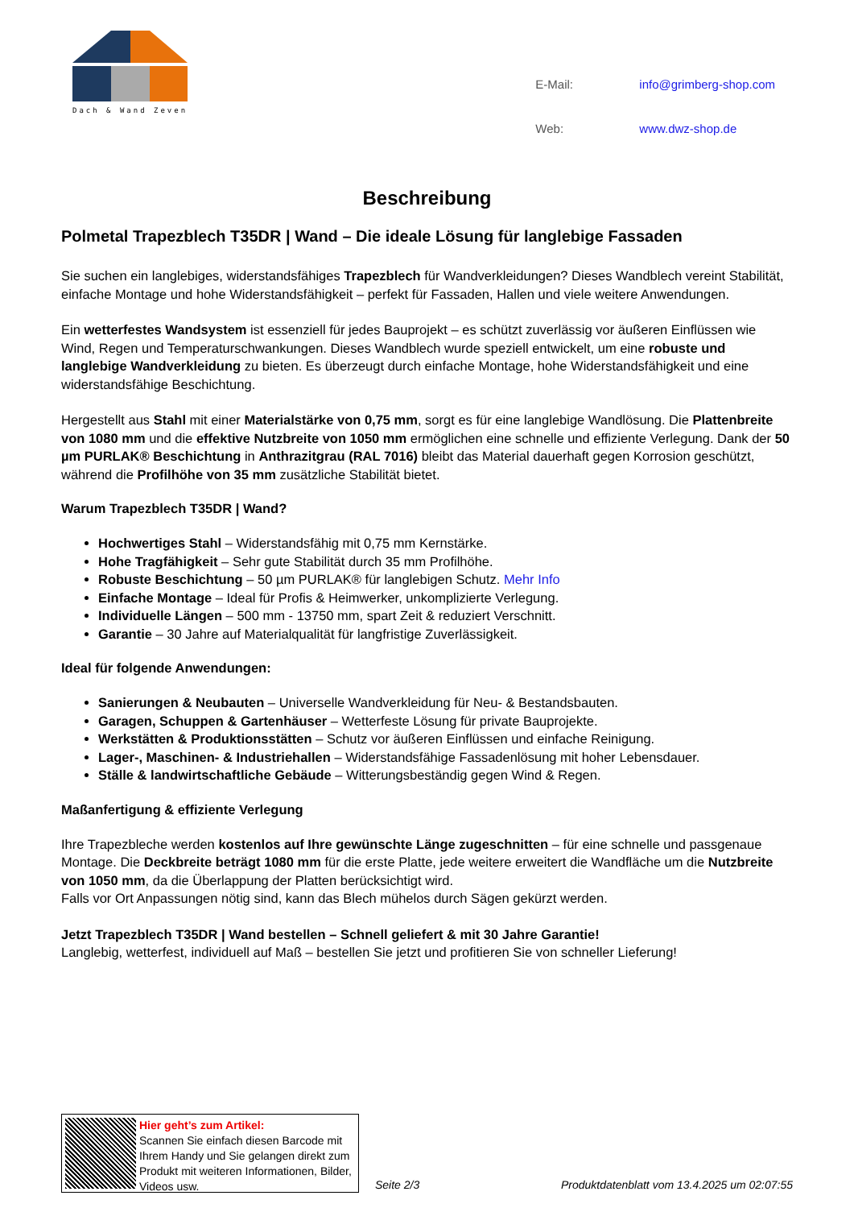Dach & Wand Zeven
| E-Mail: | info@grimberg-shop.com |
| Web: | www.dwz-shop.de |
Beschreibung
Polmetal Trapezblech T35DR | Wand – Die ideale Lösung für langlebige Fassaden
Sie suchen ein langlebiges, widerstandsfähiges Trapezblech für Wandverkleidungen? Dieses Wandblech vereint Stabilität, einfache Montage und hohe Widerstandsfähigkeit – perfekt für Fassaden, Hallen und viele weitere Anwendungen.
Ein wetterfestes Wandsystem ist essenziell für jedes Bauprojekt – es schützt zuverlässig vor äußeren Einflüssen wie Wind, Regen und Temperaturschwankungen. Dieses Wandblech wurde speziell entwickelt, um eine robuste und langlebige Wandverkleidung zu bieten. Es überzeugt durch einfache Montage, hohe Widerstandsfähigkeit und eine widerstandsfähige Beschichtung.
Hergestellt aus Stahl mit einer Materialstärke von 0,75 mm, sorgt es für eine langlebige Wandlösung. Die Plattenbreite von 1080 mm und die effektive Nutzbreite von 1050 mm ermöglichen eine schnelle und effiziente Verlegung. Dank der 50 µm PURLAK® Beschichtung in Anthrazitgrau (RAL 7016) bleibt das Material dauerhaft gegen Korrosion geschützt, während die Profilhöhe von 35 mm zusätzliche Stabilität bietet.
Warum Trapezblech T35DR | Wand?
Hochwertiges Stahl – Widerstandsfähig mit 0,75 mm Kernstärke.
Hohe Tragfähigkeit – Sehr gute Stabilität durch 35 mm Profilhöhe.
Robuste Beschichtung – 50 µm PURLAK® für langlebigen Schutz. Mehr Info
Einfache Montage – Ideal für Profis & Heimwerker, unkomplizierte Verlegung.
Individuelle Längen – 500 mm - 13750 mm, spart Zeit & reduziert Verschnitt.
Garantie – 30 Jahre auf Materialqualität für langfristige Zuverlässigkeit.
Ideal für folgende Anwendungen:
Sanierungen & Neubauten – Universelle Wandverkleidung für Neu- & Bestandsbauten.
Garagen, Schuppen & Gartenhäuser – Wetterfeste Lösung für private Bauprojekte.
Werkstätten & Produktionsstätten – Schutz vor äußeren Einflüssen und einfache Reinigung.
Lager-, Maschinen- & Industriehallen – Widerstandsfähige Fassadenlösung mit hoher Lebensdauer.
Ställe & landwirtschaftliche Gebäude – Witterungsbeständig gegen Wind & Regen.
Maßanfertigung & effiziente Verlegung
Ihre Trapezbleche werden kostenlos auf Ihre gewünschte Länge zugeschnitten – für eine schnelle und passgenaue Montage. Die Deckbreite beträgt 1080 mm für die erste Platte, jede weitere erweitert die Wandfläche um die Nutzbreite von 1050 mm, da die Überlappung der Platten berücksichtigt wird.
Falls vor Ort Anpassungen nötig sind, kann das Blech mühelos durch Sägen gekürzt werden.
Jetzt Trapezblech T35DR | Wand bestellen – Schnell geliefert & mit 30 Jahre Garantie!
Langlebig, wetterfest, individuell auf Maß – bestellen Sie jetzt und profitieren Sie von schneller Lieferung!
Hier geht’s zum Artikel:
Scannen Sie einfach diesen Barcode mit Ihrem Handy und Sie gelangen direkt zum Produkt mit weiteren Informationen, Bilder, Videos usw.
Seite 2/3 Produktdatenblatt vom 13.4.2025 um 02:07:55